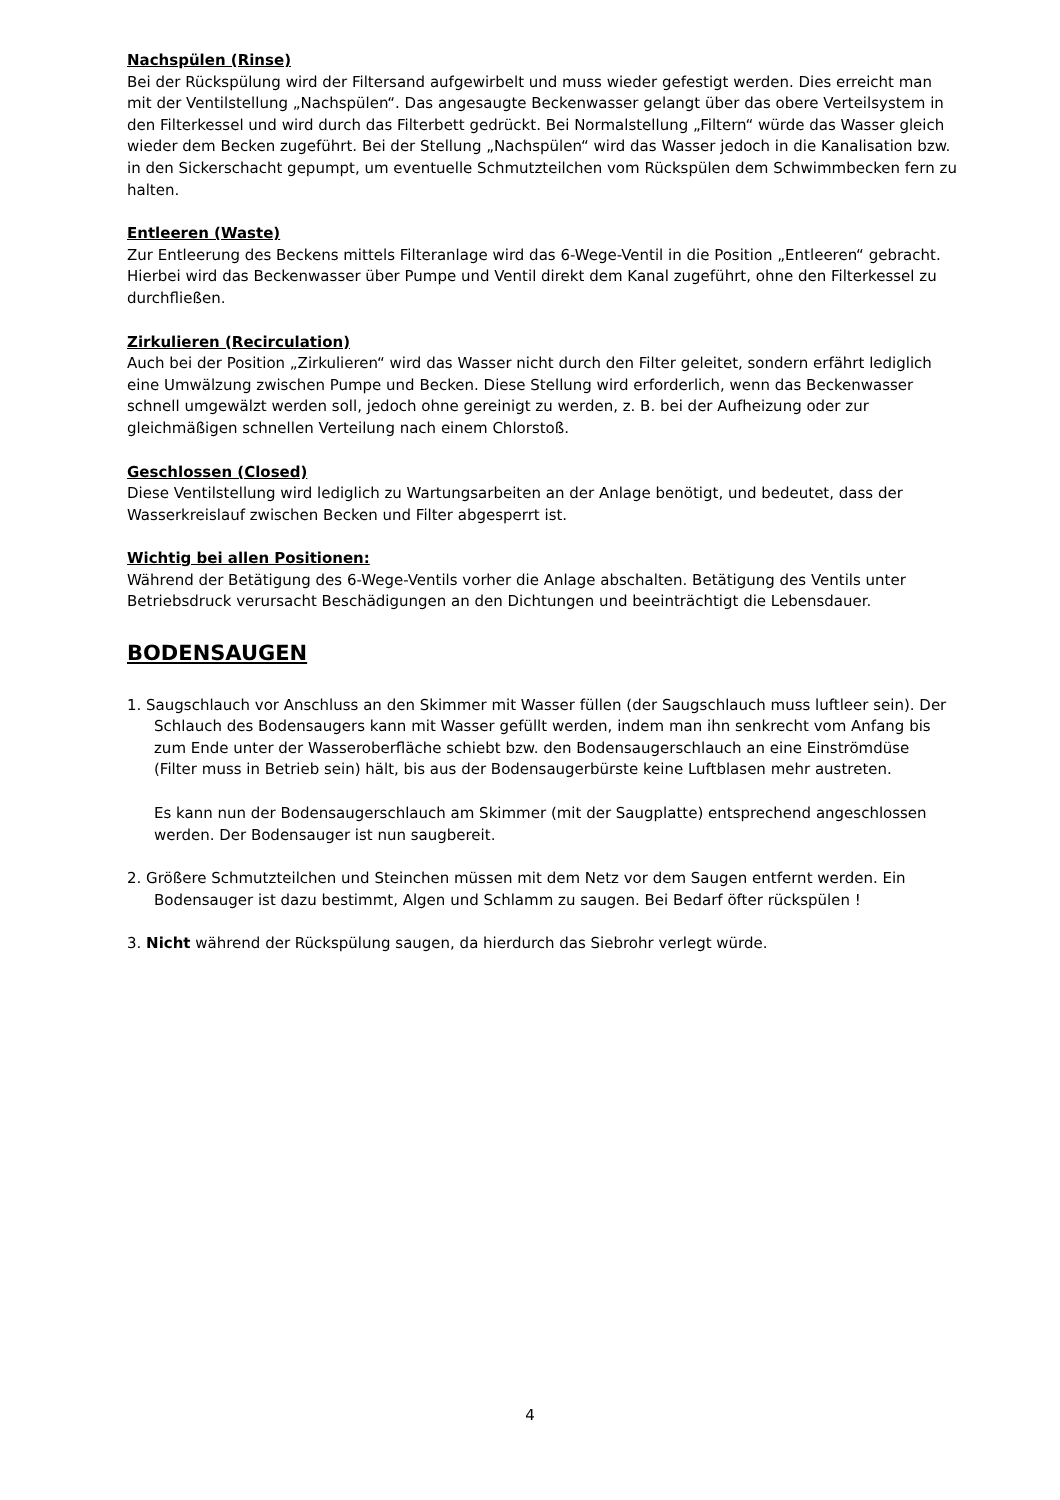Nachspülen (Rinse)
Bei der Rückspülung wird der Filtersand aufgewirbelt und muss wieder gefestigt werden. Dies erreicht man mit der Ventilstellung „Nachspülen“. Das angesaugte Beckenwasser gelangt über das obere Verteilsystem in den Filterkessel und wird durch das Filterbett gedrückt. Bei Normalstellung „Filtern“ würde das Wasser gleich wieder dem Becken zugeführt. Bei der Stellung „Nachspülen“ wird das Wasser jedoch in die Kanalisation bzw. in den Sickerschacht gepumpt, um eventuelle Schmutzteilchen vom Rückspülen dem Schwimmbecken fern zu halten.
Entleeren (Waste)
Zur Entleerung des Beckens mittels Filteranlage wird das 6-Wege-Ventil in die Position „Entleeren“ gebracht.
Hierbei wird das Beckenwasser über Pumpe und Ventil direkt dem Kanal zugeführt, ohne den Filterkessel zu durchfließen.
Zirkulieren (Recirculation)
Auch bei der Position „Zirkulieren“ wird das Wasser nicht durch den Filter geleitet, sondern erfährt lediglich eine Umwälzung zwischen Pumpe und Becken. Diese Stellung wird erforderlich, wenn das Beckenwasser schnell umgewälzt werden soll, jedoch ohne gereinigt zu werden, z. B. bei der Aufheizung oder zur gleichmäßigen schnellen Verteilung nach einem Chlorstoß.
Geschlossen (Closed)
Diese Ventilstellung wird lediglich zu Wartungsarbeiten an der Anlage benötigt, und bedeutet, dass der Wasserkreislauf zwischen Becken und Filter abgesperrt ist.
Wichtig bei allen Positionen:
Während der Betätigung des 6-Wege-Ventils vorher die Anlage abschalten. Betätigung des Ventils unter Betriebsdruck verursacht Beschädigungen an den Dichtungen und beeinträchtigt die Lebensdauer.
BODENSAUGEN
1. Saugschlauch vor Anschluss an den Skimmer mit Wasser füllen (der Saugschlauch muss luftleer sein). Der Schlauch des Bodensaugers kann mit Wasser gefüllt werden, indem man ihn senkrecht vom Anfang bis zum Ende unter der Wasseroberfläche schiebt bzw. den Bodensaugerschlauch an eine Einströmdüse (Filter muss in Betrieb sein) hält, bis aus der Bodensaugerbürste keine Luftblasen mehr austreten.
Es kann nun der Bodensaugerschlauch am Skimmer (mit der Saugplatte) entsprechend angeschlossen werden. Der Bodensauger ist nun saugbereit.
2. Größere Schmutzteilchen und Steinchen müssen mit dem Netz vor dem Saugen entfernt werden. Ein Bodensauger ist dazu bestimmt, Algen und Schlamm zu saugen. Bei Bedarf öfter rückspülen !
3. Nicht während der Rückspülung saugen, da hierdurch das Siebrohr verlegt würde.
4